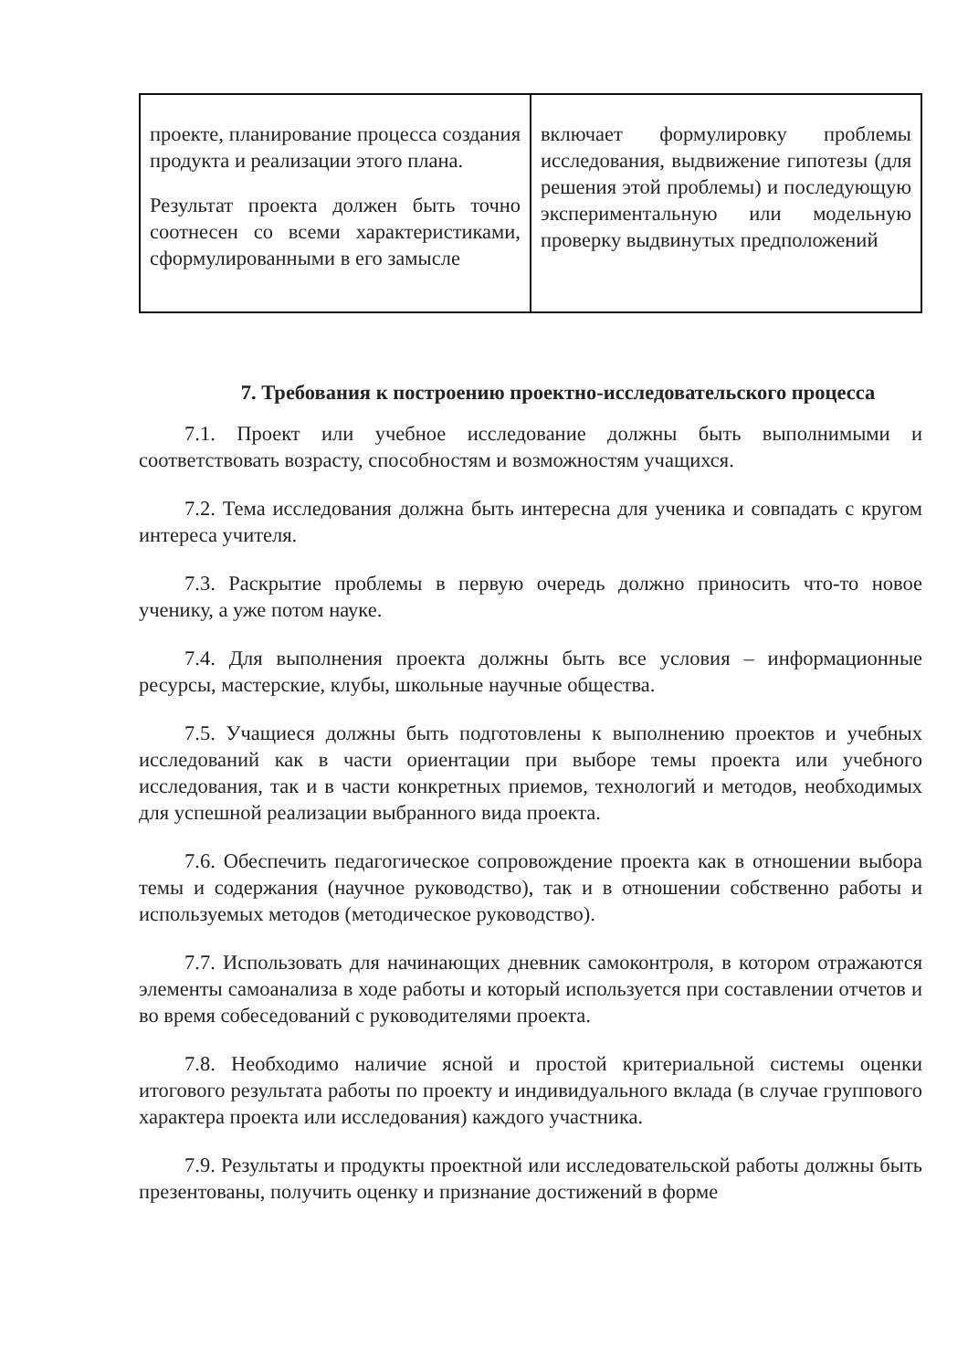| проекте, планирование процесса создания продукта и реализации этого плана. Результат проекта должен быть точно соотнесен со всеми характеристиками, сформулированными в его замысле | включает формулировку проблемы исследования, выдвижение гипотезы (для решения этой проблемы) и последующую экспериментальную или модельную проверку выдвинутых предположений |
7. Требования к построению проектно-исследовательского процесса
7.1. Проект или учебное исследование должны быть выполнимыми и соответствовать возрасту, способностям и возможностям учащихся.
7.2. Тема исследования должна быть интересна для ученика и совпадать с кругом интереса учителя.
7.3. Раскрытие проблемы в первую очередь должно приносить что-то новое ученику, а уже потом науке.
7.4. Для выполнения проекта должны быть все условия – информационные ресурсы, мастерские, клубы, школьные научные общества.
7.5. Учащиеся должны быть подготовлены к выполнению проектов и учебных исследований как в части ориентации при выборе темы проекта или учебного исследования, так и в части конкретных приемов, технологий и методов, необходимых для успешной реализации выбранного вида проекта.
7.6. Обеспечить педагогическое сопровождение проекта как в отношении выбора темы и содержания (научное руководство), так и в отношении собственно работы и используемых методов (методическое руководство).
7.7. Использовать для начинающих дневник самоконтроля, в котором отражаются элементы самоанализа в ходе работы и который используется при составлении отчетов и во время собеседований с руководителями проекта.
7.8. Необходимо наличие ясной и простой критериальной системы оценки итогового результата работы по проекту и индивидуального вклада (в случае группового характера проекта или исследования) каждого участника.
7.9. Результаты и продукты проектной или исследовательской работы должны быть презентованы, получить оценку и признание достижений в форме